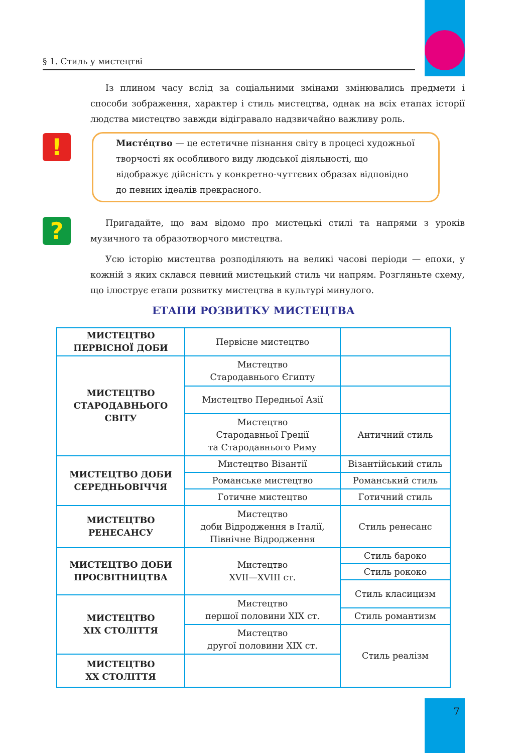§ 1. Стиль у мистецтві
!
?
Із плином часу вслід за соціальними змінами змінювались предмети і способи зображення, характер і стиль мистецтва, однак на всіх етапах історії людства мистецтво завжди відігравало надзвичайно важливу роль.
Мисте́цтво — це естетичне пізнання світу в процесі художньої творчості як особливого виду людської діяльності, що відображує дійсність у конкретно-чуттєвих образах відповідно до певних ідеалів прекрасного.
Пригадайте, що вам відомо про мистецькі стилі та напрями з уроків музичного та образотворчого мистецтва.
Усю історію мистецтва розподіляють на великі часові періоди — епохи, у кожній з яких склався певний мистецький стиль чи напрям. Розгляньте схему, що ілюструє етапи розвитку мистецтва в культурі минулого.
ЕТАПИ РОЗВИТКУ МИСТЕЦТВА
| МИСТЕЦТВО ПЕРВІСНОЇ ДОБИ | Первісне мистецтво | |
| МИСТЕЦТВО СТАРОДАВНЬОГО СВІТУ | Мистецтво Стародавнього Єгипту | |
| | Мистецтво Передньої Азії | |
| | Мистецтво Стародавньої Греції та Стародавнього Риму | Античний стиль |
| МИСТЕЦТВО ДОБИ СЕРЕДНЬОВІЧЧЯ | Мистецтво Візантії | Візантійський стиль |
| | Романське мистецтво | Романський стиль |
| | Готичне мистецтво | Готичний стиль |
| МИСТЕЦТВО РЕНЕСАНСУ | Мистецтво доби Відродження в Італії, Північне Відродження | Стиль ренесанс |
| МИСТЕЦТВО ДОБИ ПРОСВІТНИЦТВА | Мистецтво XVII—XVIII ст. | Стиль бароко |
| | | Стиль рококо |
| | | Стиль класицизм |
| МИСТЕЦТВО XIX СТОЛІТТЯ | Мистецтво першої половини XIX ст. | |
| | | Стиль романтизм |
| | Мистецтво другої половини XIX ст. | Стиль реалізм |
| МИСТЕЦТВО XX СТОЛІТТЯ | | |
7